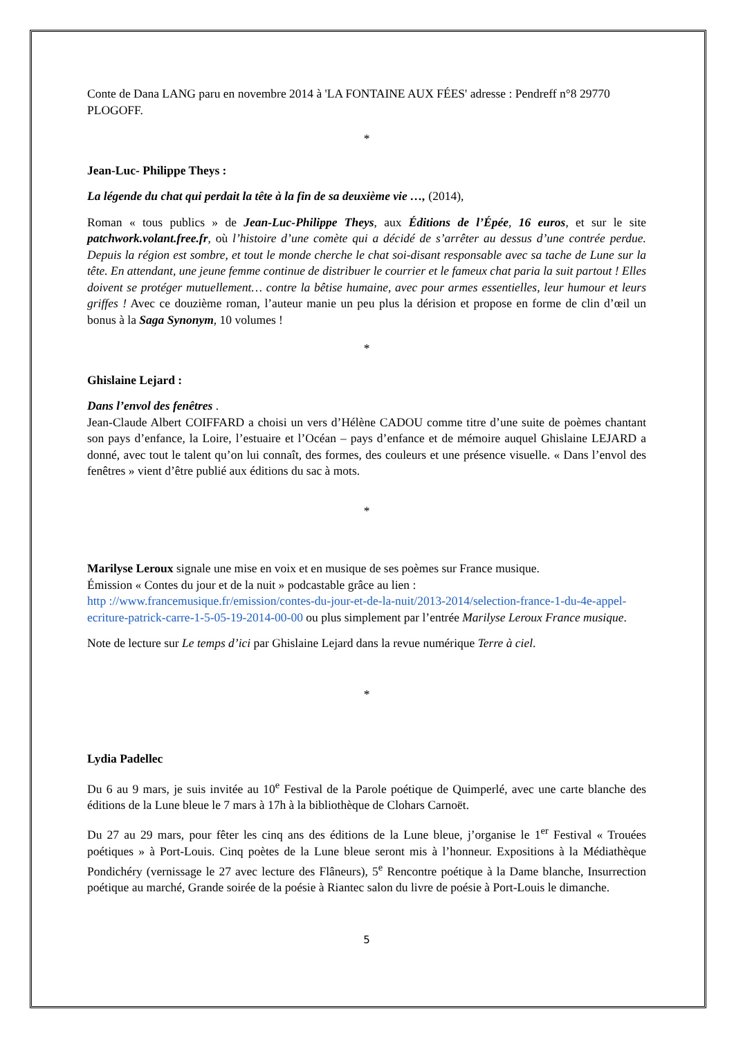Conte de Dana LANG paru en novembre 2014 à 'LA FONTAINE AUX FÉES' adresse : Pendreff n°8 29770 PLOGOFF.
*
Jean-Luc- Philippe Theys :
La légende du chat qui perdait la tête à la fin de sa deuxième vie …, (2014),
Roman « tous publics » de Jean-Luc-Philippe Theys, aux Éditions de l’Épée, 16 euros, et sur le site patchwork.volant.free.fr, où l’histoire d’une comète qui a décidé de s’arrêter au dessus d’une contrée perdue. Depuis la région est sombre, et tout le monde cherche le chat soi-disant responsable avec sa tache de Lune sur la tête. En attendant, une jeune femme continue de distribuer le courrier et le fameux chat paria la suit partout ! Elles doivent se protéger mutuellement… contre la bêtise humaine, avec pour armes essentielles, leur humour et leurs griffes ! Avec ce douzième roman, l’auteur manie un peu plus la dérision et propose en forme de clin d’œil un bonus à la Saga Synonym, 10 volumes !
*
Ghislaine Lejard :
Dans l’envol des fenêtres .
Jean-Claude Albert COIFFARD a choisi un vers d’Hélène CADOU comme titre d’une suite de poèmes chantant son pays d’enfance, la Loire, l’estuaire et l’Océan – pays d’enfance et de mémoire auquel Ghislaine LEJARD a donné, avec tout le talent qu’on lui connaît, des formes, des couleurs et une présence visuelle. « Dans l’envol des fenêtres » vient d’être publié aux éditions du sac à mots.
*
Marilyse Leroux signale une mise en voix et en musique de ses poèmes sur France musique.
Émission « Contes du jour et de la nuit » podcastable grâce au lien :
http ://www.francemusique.fr/emission/contes-du-jour-et-de-la-nuit/2013-2014/selection-france-1-du-4e-appel-ecriture-patrick-carre-1-5-05-19-2014-00-00 ou plus simplement par l’entrée Marilyse Leroux France musique.
Note de lecture sur Le temps d’ici par Ghislaine Lejard dans la revue numérique Terre à ciel.
*
Lydia Padellec
Du 6 au 9 mars, je suis invitée au 10<sup>e</sup> Festival de la Parole poétique de Quimperlé, avec une carte blanche des éditions de la Lune bleue le 7 mars à 17h à la bibliothèque de Clohars Carnoët.
Du 27 au 29 mars, pour fêter les cinq ans des éditions de la Lune bleue, j’organise le 1<sup>er</sup> Festival « Trouées poétiques » à Port-Louis. Cinq poètes de la Lune bleue seront mis à l’honneur. Expositions à la Médiathèque Pondichéry (vernissage le 27 avec lecture des Flâneurs), 5<sup>e</sup> Rencontre poétique à la Dame blanche, Insurrection poétique au marché, Grande soirée de la poésie à Riantec salon du livre de poésie à Port-Louis le dimanche.
5